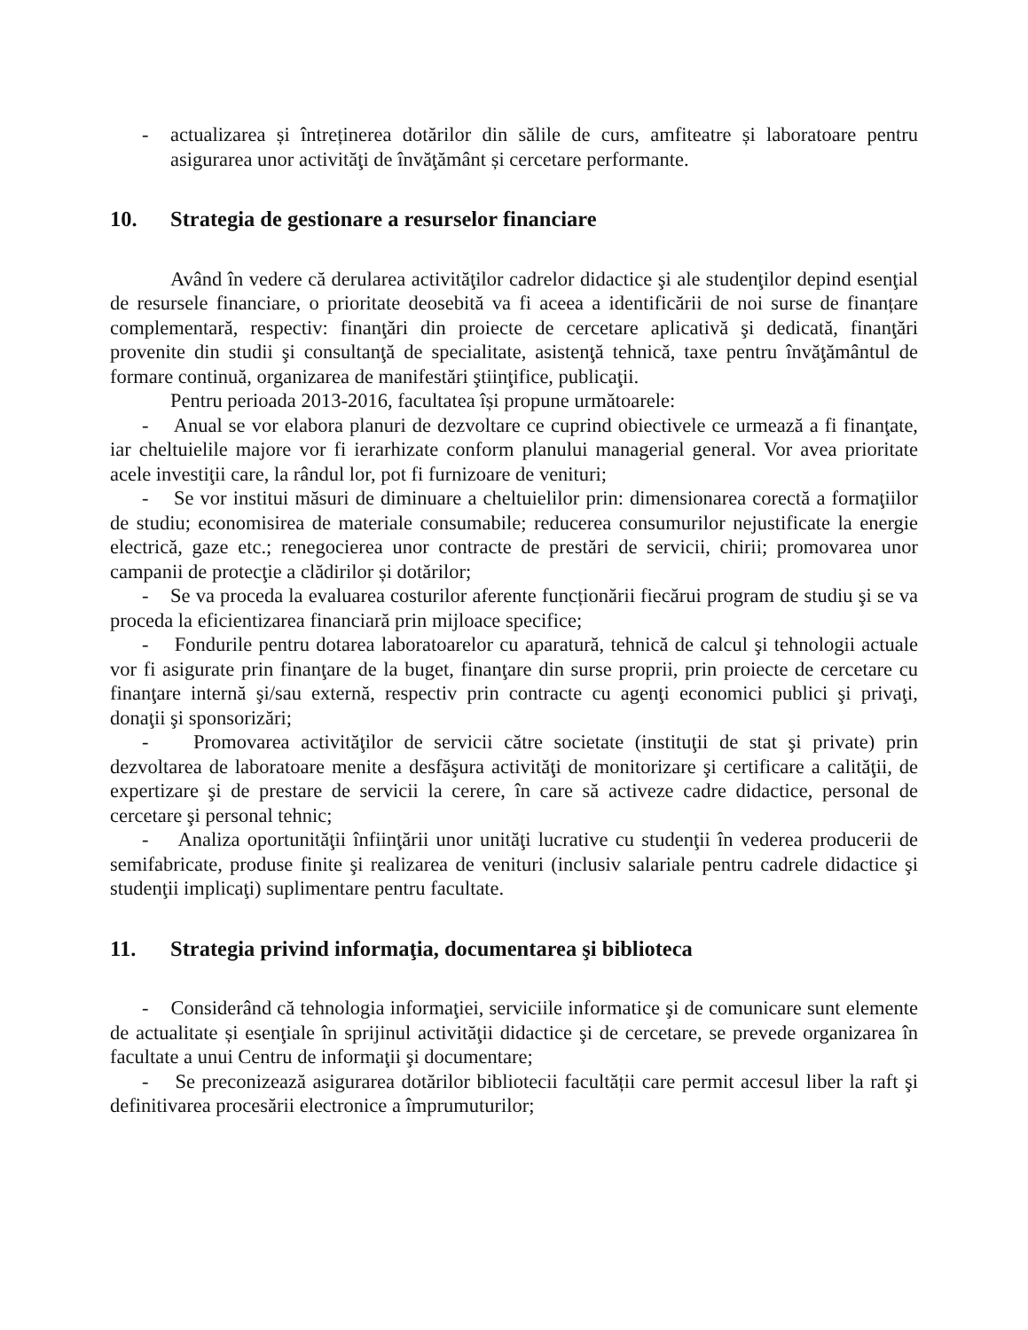- actualizarea și întreținerea dotărilor din sălile de curs, amfiteatre și laboratoare pentru asigurarea unor activităţi de învăţământ și cercetare performante.
10. Strategia de gestionare a resurselor financiare
Având în vedere că derularea activităţilor cadrelor didactice şi ale studenţilor depind esenţial de resursele financiare, o prioritate deosebită va fi aceea a identificării de noi surse de finanțare complementară, respectiv: finanţări din proiecte de cercetare aplicativă şi dedicată, finanţări provenite din studii şi consultanţă de specialitate, asistenţă tehnică, taxe pentru învăţământul de formare continuă, organizarea de manifestări ştiinţifice, publicaţii.
Pentru perioada 2013-2016, facultatea își propune următoarele:
- Anual se vor elabora planuri de dezvoltare ce cuprind obiectivele ce urmează a fi finanţate, iar cheltuielile majore vor fi ierarhizate conform planului managerial general. Vor avea prioritate acele investiţii care, la rândul lor, pot fi furnizoare de venituri;
- Se vor institui măsuri de diminuare a cheltuielilor prin: dimensionarea corectă a formaţiilor de studiu; economisirea de materiale consumabile; reducerea consumurilor nejustificate la energie electrică, gaze etc.; renegocierea unor contracte de prestări de servicii, chirii; promovarea unor campanii de protecţie a clădirilor și dotărilor;
- Se va proceda la evaluarea costurilor aferente funcționării fiecărui program de studiu şi se va proceda la eficientizarea financiară prin mijloace specifice;
- Fondurile pentru dotarea laboratoarelor cu aparatură, tehnică de calcul şi tehnologii actuale vor fi asigurate prin finanţare de la buget, finanţare din surse proprii, prin proiecte de cercetare cu finanţare internă şi/sau externă, respectiv prin contracte cu agenţi economici publici şi privaţi, donaţii şi sponsorizări;
- Promovarea activităţilor de servicii către societate (instituţii de stat şi private) prin dezvoltarea de laboratoare menite a desfăşura activităţi de monitorizare şi certificare a calităţii, de expertizare şi de prestare de servicii la cerere, în care să activeze cadre didactice, personal de cercetare şi personal tehnic;
- Analiza oportunităţii înfiinţării unor unităţi lucrative cu studenţii în vederea producerii de semifabricate, produse finite şi realizarea de venituri (inclusiv salariale pentru cadrele didactice şi studenţii implicaţi) suplimentare pentru facultate.
11. Strategia privind informaţia, documentarea şi biblioteca
- Considerând că tehnologia informaţiei, serviciile informatice şi de comunicare sunt elemente de actualitate și esenţiale în sprijinul activităţii didactice şi de cercetare, se prevede organizarea în facultate a unui Centru de informaţii şi documentare;
- Se preconizează asigurarea dotărilor bibliotecii facultății care permit accesul liber la raft şi definitivarea procesării electronice a împrumuturilor;